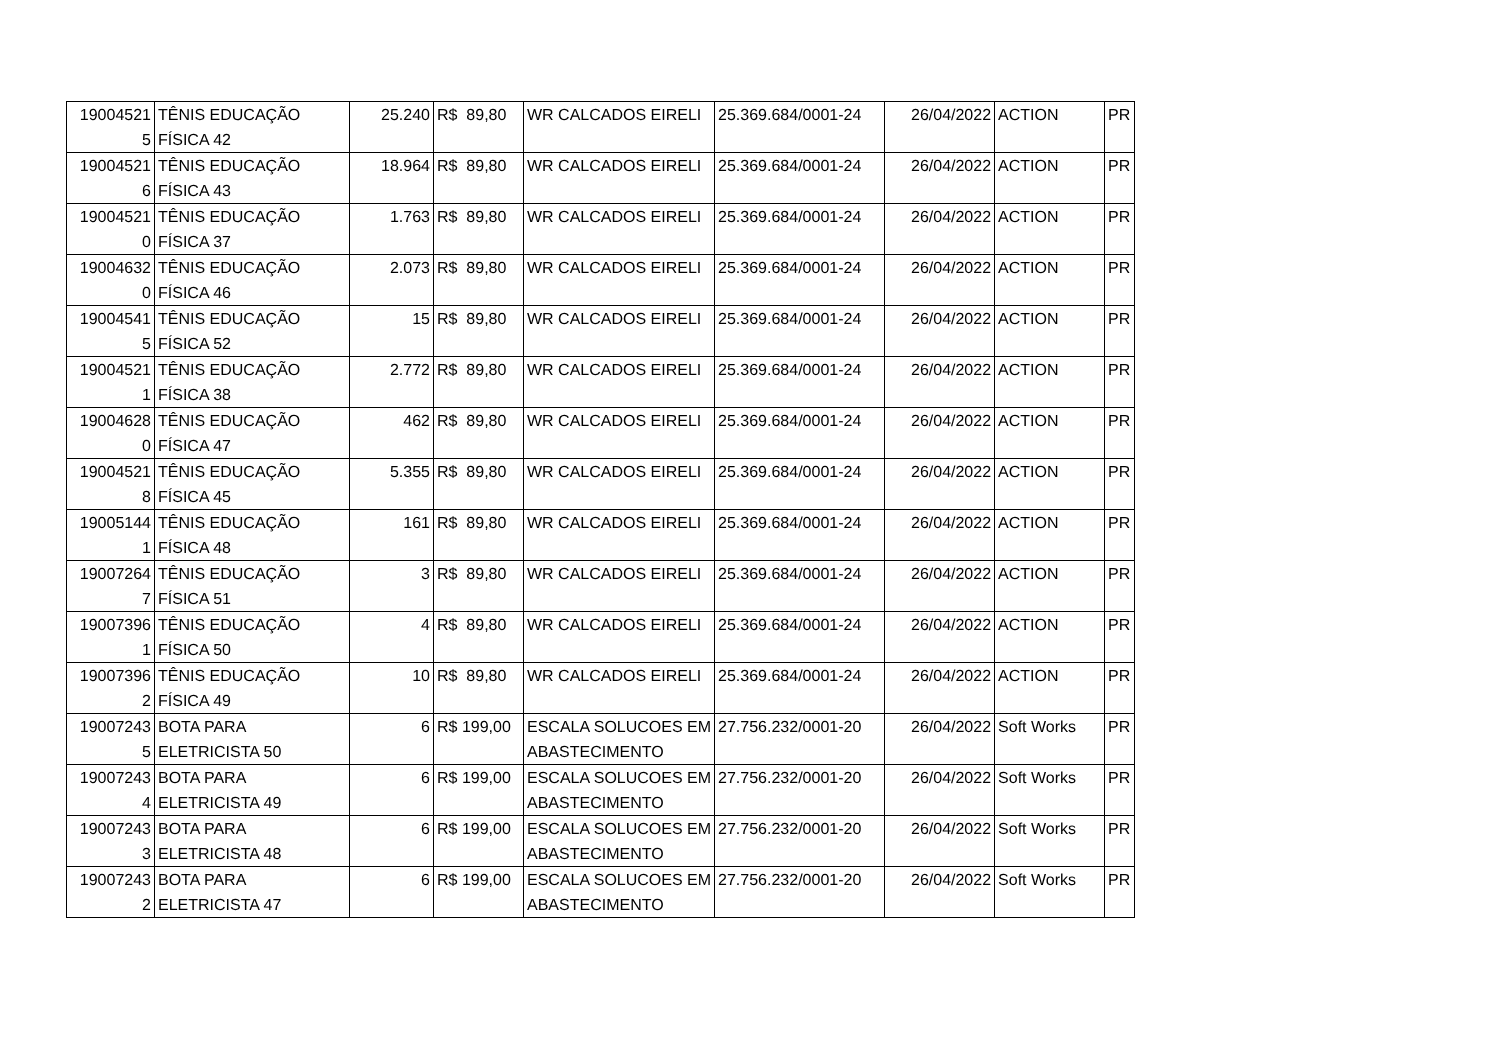| 19004521 5 | TÊNIS EDUCAÇÃO FÍSICA 42 | 25.240 | R$ 89,80 | WR CALCADOS EIRELI | 25.369.684/0001-24 | 26/04/2022 | ACTION | PR |
| 19004521 6 | TÊNIS EDUCAÇÃO FÍSICA 43 | 18.964 | R$ 89,80 | WR CALCADOS EIRELI | 25.369.684/0001-24 | 26/04/2022 | ACTION | PR |
| 19004521 0 | TÊNIS EDUCAÇÃO FÍSICA 37 | 1.763 | R$ 89,80 | WR CALCADOS EIRELI | 25.369.684/0001-24 | 26/04/2022 | ACTION | PR |
| 19004632 0 | TÊNIS EDUCAÇÃO FÍSICA 46 | 2.073 | R$ 89,80 | WR CALCADOS EIRELI | 25.369.684/0001-24 | 26/04/2022 | ACTION | PR |
| 19004541 5 | TÊNIS EDUCAÇÃO FÍSICA 52 | 15 | R$ 89,80 | WR CALCADOS EIRELI | 25.369.684/0001-24 | 26/04/2022 | ACTION | PR |
| 19004521 1 | TÊNIS EDUCAÇÃO FÍSICA 38 | 2.772 | R$ 89,80 | WR CALCADOS EIRELI | 25.369.684/0001-24 | 26/04/2022 | ACTION | PR |
| 19004628 0 | TÊNIS EDUCAÇÃO FÍSICA 47 | 462 | R$ 89,80 | WR CALCADOS EIRELI | 25.369.684/0001-24 | 26/04/2022 | ACTION | PR |
| 19004521 8 | TÊNIS EDUCAÇÃO FÍSICA 45 | 5.355 | R$ 89,80 | WR CALCADOS EIRELI | 25.369.684/0001-24 | 26/04/2022 | ACTION | PR |
| 19005144 1 | TÊNIS EDUCAÇÃO FÍSICA 48 | 161 | R$ 89,80 | WR CALCADOS EIRELI | 25.369.684/0001-24 | 26/04/2022 | ACTION | PR |
| 19007264 7 | TÊNIS EDUCAÇÃO FÍSICA 51 | 3 | R$ 89,80 | WR CALCADOS EIRELI | 25.369.684/0001-24 | 26/04/2022 | ACTION | PR |
| 19007396 1 | TÊNIS EDUCAÇÃO FÍSICA 50 | 4 | R$ 89,80 | WR CALCADOS EIRELI | 25.369.684/0001-24 | 26/04/2022 | ACTION | PR |
| 19007396 2 | TÊNIS EDUCAÇÃO FÍSICA 49 | 10 | R$ 89,80 | WR CALCADOS EIRELI | 25.369.684/0001-24 | 26/04/2022 | ACTION | PR |
| 19007243 5 | BOTA PARA ELETRICISTA 50 | 6 | R$ 199,00 | ESCALA SOLUCOES EM ABASTECIMENTO | 27.756.232/0001-20 | 26/04/2022 | Soft Works | PR |
| 19007243 4 | BOTA PARA ELETRICISTA 49 | 6 | R$ 199,00 | ESCALA SOLUCOES EM ABASTECIMENTO | 27.756.232/0001-20 | 26/04/2022 | Soft Works | PR |
| 19007243 3 | BOTA PARA ELETRICISTA 48 | 6 | R$ 199,00 | ESCALA SOLUCOES EM ABASTECIMENTO | 27.756.232/0001-20 | 26/04/2022 | Soft Works | PR |
| 19007243 2 | BOTA PARA ELETRICISTA 47 | 6 | R$ 199,00 | ESCALA SOLUCOES EM ABASTECIMENTO | 27.756.232/0001-20 | 26/04/2022 | Soft Works | PR |